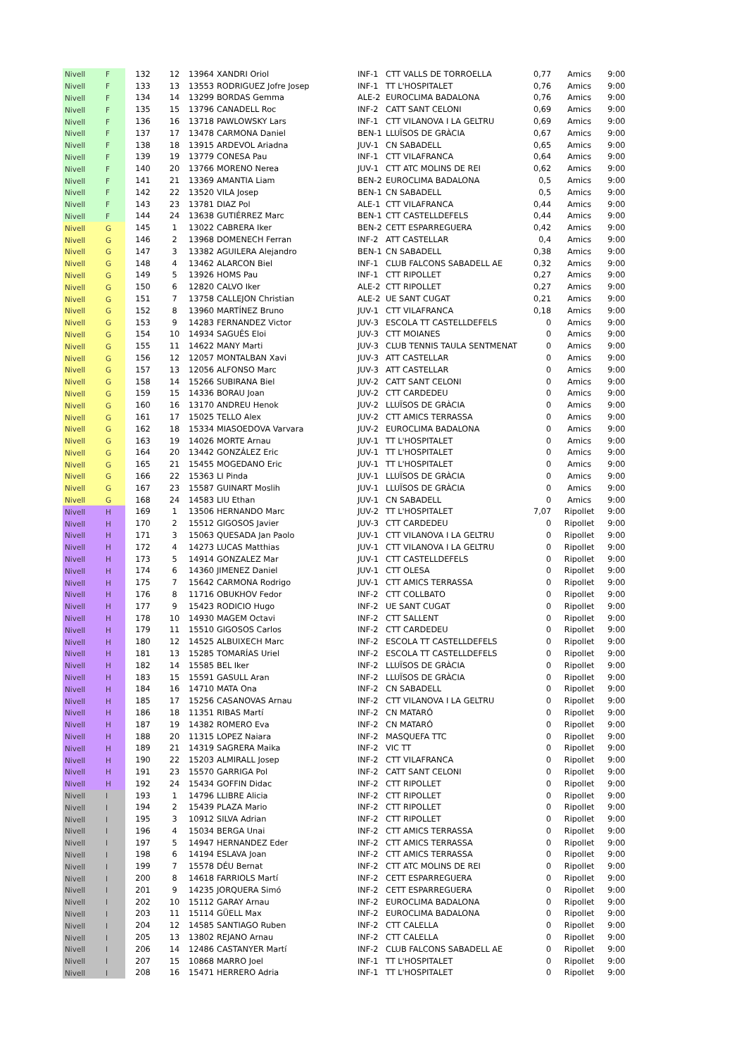| Nivell | F | 132 | 12 | 13964 | XANDRI Oriol | INF-1 | CTT VALLS DE TORROELLA | 0,77 | Amics | 9:00 |
| Nivell | F | 133 | 13 | 13553 | RODRIGUEZ Jofre Josep | INF-1 | TT L'HOSPITALET | 0,76 | Amics | 9:00 |
| Nivell | F | 134 | 14 | 13299 | BORDAS Gemma | ALE-2 | EUROCLIMA BADALONA | 0,76 | Amics | 9:00 |
| Nivell | F | 135 | 15 | 13796 | CANADELL Roc | INF-2 | CATT SANT CELONI | 0,69 | Amics | 9:00 |
| Nivell | F | 136 | 16 | 13718 | PAWLOWSKY Lars | INF-1 | CTT VILANOVA I LA GELTRU | 0,69 | Amics | 9:00 |
| Nivell | F | 137 | 17 | 13478 | CARMONA Daniel | BEN-1 | LLUÏSOS DE GRÀCIA | 0,67 | Amics | 9:00 |
| Nivell | F | 138 | 18 | 13915 | ARDEVOL Ariadna | JUV-1 | CN SABADELL | 0,65 | Amics | 9:00 |
| Nivell | F | 139 | 19 | 13779 | CONESA Pau | INF-1 | CTT VILAFRANCA | 0,64 | Amics | 9:00 |
| Nivell | F | 140 | 20 | 13766 | MORENO Nerea | JUV-1 | CTT ATC MOLINS DE REI | 0,62 | Amics | 9:00 |
| Nivell | F | 141 | 21 | 13369 | AMANTIA Liam | BEN-2 | EUROCLIMA BADALONA | 0,5 | Amics | 9:00 |
| Nivell | F | 142 | 22 | 13520 | VILA Josep | BEN-1 | CN SABADELL | 0,5 | Amics | 9:00 |
| Nivell | F | 143 | 23 | 13781 | DIAZ Pol | ALE-1 | CTT VILAFRANCA | 0,44 | Amics | 9:00 |
| Nivell | F | 144 | 24 | 13638 | GUTIÉRREZ Marc | BEN-1 | CTT CASTELLDEFELS | 0,44 | Amics | 9:00 |
| Nivell | G | 145 | 1 | 13022 | CABRERA Iker | BEN-2 | CETT ESPARREGUERA | 0,42 | Amics | 9:00 |
| Nivell | G | 146 | 2 | 13968 | DOMENECH Ferran | INF-2 | ATT CASTELLAR | 0,4 | Amics | 9:00 |
| Nivell | G | 147 | 3 | 13382 | AGUILERA Alejandro | BEN-1 | CN SABADELL | 0,38 | Amics | 9:00 |
| Nivell | G | 148 | 4 | 13462 | ALARCON Biel | INF-1 | CLUB FALCONS SABADELL AE | 0,32 | Amics | 9:00 |
| Nivell | G | 149 | 5 | 13926 | HOMS Pau | INF-1 | CTT RIPOLLET | 0,27 | Amics | 9:00 |
| Nivell | G | 150 | 6 | 12820 | CALVO Iker | ALE-2 | CTT RIPOLLET | 0,27 | Amics | 9:00 |
| Nivell | G | 151 | 7 | 13758 | CALLEJON Christian | ALE-2 | UE SANT CUGAT | 0,21 | Amics | 9:00 |
| Nivell | G | 152 | 8 | 13960 | MARTÍNEZ Bruno | JUV-1 | CTT VILAFRANCA | 0,18 | Amics | 9:00 |
| Nivell | G | 153 | 9 | 14283 | FERNANDEZ Victor | JUV-3 | ESCOLA TT CASTELLDEFELS | 0 | Amics | 9:00 |
| Nivell | G | 154 | 10 | 14934 | SAGUÉS Eloi | JUV-3 | CTT MOIANES | 0 | Amics | 9:00 |
| Nivell | G | 155 | 11 | 14622 | MANY Marti | JUV-3 | CLUB TENNIS TAULA SENTMENAT | 0 | Amics | 9:00 |
| Nivell | G | 156 | 12 | 12057 | MONTALBAN Xavi | JUV-3 | ATT CASTELLAR | 0 | Amics | 9:00 |
| Nivell | G | 157 | 13 | 12056 | ALFONSO Marc | JUV-3 | ATT CASTELLAR | 0 | Amics | 9:00 |
| Nivell | G | 158 | 14 | 15266 | SUBIRANA Biel | JUV-2 | CATT SANT CELONI | 0 | Amics | 9:00 |
| Nivell | G | 159 | 15 | 14336 | BORAU Joan | JUV-2 | CTT CARDEDEU | 0 | Amics | 9:00 |
| Nivell | G | 160 | 16 | 13170 | ANDREU Henok | JUV-2 | LLUÏSOS DE GRÀCIA | 0 | Amics | 9:00 |
| Nivell | G | 161 | 17 | 15025 | TELLO Alex | JUV-2 | CTT AMICS TERRASSA | 0 | Amics | 9:00 |
| Nivell | G | 162 | 18 | 15334 | MIASOEDOVA Varvara | JUV-2 | EUROCLIMA BADALONA | 0 | Amics | 9:00 |
| Nivell | G | 163 | 19 | 14026 | MORTE Arnau | JUV-1 | TT L'HOSPITALET | 0 | Amics | 9:00 |
| Nivell | G | 164 | 20 | 13442 | GONZÁLEZ Eric | JUV-1 | TT L'HOSPITALET | 0 | Amics | 9:00 |
| Nivell | G | 165 | 21 | 15455 | MOGEDANO Eric | JUV-1 | TT L'HOSPITALET | 0 | Amics | 9:00 |
| Nivell | G | 166 | 22 | 15363 | LI Pinda | JUV-1 | LLUÏSOS DE GRÀCIA | 0 | Amics | 9:00 |
| Nivell | G | 167 | 23 | 15587 | GUINART Moslih | JUV-1 | LLUÏSOS DE GRÀCIA | 0 | Amics | 9:00 |
| Nivell | G | 168 | 24 | 14583 | LIU Ethan | JUV-1 | CN SABADELL | 0 | Amics | 9:00 |
| Nivell | H | 169 | 1 | 13506 | HERNANDO Marc | JUV-2 | TT L'HOSPITALET | 7,07 | Ripollet | 9:00 |
| Nivell | H | 170 | 2 | 15512 | GIGOSOS Javier | JUV-3 | CTT CARDEDEU | 0 | Ripollet | 9:00 |
| Nivell | H | 171 | 3 | 15063 | QUESADA Jan Paolo | JUV-1 | CTT VILANOVA I LA GELTRU | 0 | Ripollet | 9:00 |
| Nivell | H | 172 | 4 | 14273 | LUCAS Matthias | JUV-1 | CTT VILANOVA I LA GELTRU | 0 | Ripollet | 9:00 |
| Nivell | H | 173 | 5 | 14914 | GONZALEZ Mar | JUV-1 | CTT CASTELLDEFELS | 0 | Ripollet | 9:00 |
| Nivell | H | 174 | 6 | 14360 | JIMENEZ Daniel | JUV-1 | CTT OLESA | 0 | Ripollet | 9:00 |
| Nivell | H | 175 | 7 | 15642 | CARMONA Rodrigo | JUV-1 | CTT AMICS TERRASSA | 0 | Ripollet | 9:00 |
| Nivell | H | 176 | 8 | 11716 | OBUKHOV Fedor | INF-2 | CTT COLLBATO | 0 | Ripollet | 9:00 |
| Nivell | H | 177 | 9 | 15423 | RODICIO Hugo | INF-2 | UE SANT CUGAT | 0 | Ripollet | 9:00 |
| Nivell | H | 178 | 10 | 14930 | MAGEM Octavi | INF-2 | CTT SALLENT | 0 | Ripollet | 9:00 |
| Nivell | H | 179 | 11 | 15510 | GIGOSOS Carlos | INF-2 | CTT CARDEDEU | 0 | Ripollet | 9:00 |
| Nivell | H | 180 | 12 | 14525 | ALBUIXECH Marc | INF-2 | ESCOLA TT CASTELLDEFELS | 0 | Ripollet | 9:00 |
| Nivell | H | 181 | 13 | 15285 | TOMARÍAS Uriel | INF-2 | ESCOLA TT CASTELLDEFELS | 0 | Ripollet | 9:00 |
| Nivell | H | 182 | 14 | 15585 | BEL Iker | INF-2 | LLUÏSOS DE GRÀCIA | 0 | Ripollet | 9:00 |
| Nivell | H | 183 | 15 | 15591 | GASULL Aran | INF-2 | LLUÏSOS DE GRÀCIA | 0 | Ripollet | 9:00 |
| Nivell | H | 184 | 16 | 14710 | MATA Ona | INF-2 | CN SABADELL | 0 | Ripollet | 9:00 |
| Nivell | H | 185 | 17 | 15256 | CASANOVAS Arnau | INF-2 | CTT VILANOVA I LA GELTRU | 0 | Ripollet | 9:00 |
| Nivell | H | 186 | 18 | 11351 | RIBAS Martí | INF-2 | CN MATARÓ | 0 | Ripollet | 9:00 |
| Nivell | H | 187 | 19 | 14382 | ROMERO Eva | INF-2 | CN MATARÓ | 0 | Ripollet | 9:00 |
| Nivell | H | 188 | 20 | 11315 | LOPEZ Naiara | INF-2 | MASQUEFA TTC | 0 | Ripollet | 9:00 |
| Nivell | H | 189 | 21 | 14319 | SAGRERA Maika | INF-2 | VIC TT | 0 | Ripollet | 9:00 |
| Nivell | H | 190 | 22 | 15203 | ALMIRALL Josep | INF-2 | CTT VILAFRANCA | 0 | Ripollet | 9:00 |
| Nivell | H | 191 | 23 | 15570 | GARRIGA Pol | INF-2 | CATT SANT CELONI | 0 | Ripollet | 9:00 |
| Nivell | H | 192 | 24 | 15434 | GOFFIN Didac | INF-2 | CTT RIPOLLET | 0 | Ripollet | 9:00 |
| Nivell | I | 193 | 1 | 14796 | LLIBRE Alicia | INF-2 | CTT RIPOLLET | 0 | Ripollet | 9:00 |
| Nivell | I | 194 | 2 | 15439 | PLAZA Mario | INF-2 | CTT RIPOLLET | 0 | Ripollet | 9:00 |
| Nivell | I | 195 | 3 | 10912 | SILVA Adrian | INF-2 | CTT RIPOLLET | 0 | Ripollet | 9:00 |
| Nivell | I | 196 | 4 | 15034 | BERGA Unai | INF-2 | CTT AMICS TERRASSA | 0 | Ripollet | 9:00 |
| Nivell | I | 197 | 5 | 14947 | HERNANDEZ Eder | INF-2 | CTT AMICS TERRASSA | 0 | Ripollet | 9:00 |
| Nivell | I | 198 | 6 | 14194 | ESLAVA Joan | INF-2 | CTT AMICS TERRASSA | 0 | Ripollet | 9:00 |
| Nivell | I | 199 | 7 | 15578 | DÉU Bernat | INF-2 | CTT ATC MOLINS DE REI | 0 | Ripollet | 9:00 |
| Nivell | I | 200 | 8 | 14618 | FARRIOLS Martí | INF-2 | CETT ESPARREGUERA | 0 | Ripollet | 9:00 |
| Nivell | I | 201 | 9 | 14235 | JORQUERA Simó | INF-2 | CETT ESPARREGUERA | 0 | Ripollet | 9:00 |
| Nivell | I | 202 | 10 | 15112 | GARAY Arnau | INF-2 | EUROCLIMA BADALONA | 0 | Ripollet | 9:00 |
| Nivell | I | 203 | 11 | 15114 | GÜELL Max | INF-2 | EUROCLIMA BADALONA | 0 | Ripollet | 9:00 |
| Nivell | I | 204 | 12 | 14585 | SANTIAGO Ruben | INF-2 | CTT CALELLA | 0 | Ripollet | 9:00 |
| Nivell | I | 205 | 13 | 13802 | REJANO Arnau | INF-2 | CTT CALELLA | 0 | Ripollet | 9:00 |
| Nivell | I | 206 | 14 | 12486 | CASTANYER Martí | INF-2 | CLUB FALCONS SABADELL AE | 0 | Ripollet | 9:00 |
| Nivell | I | 207 | 15 | 10868 | MARRO Joel | INF-1 | TT L'HOSPITALET | 0 | Ripollet | 9:00 |
| Nivell | I | 208 | 16 | 15471 | HERRERO Adria | INF-1 | TT L'HOSPITALET | 0 | Ripollet | 9:00 |